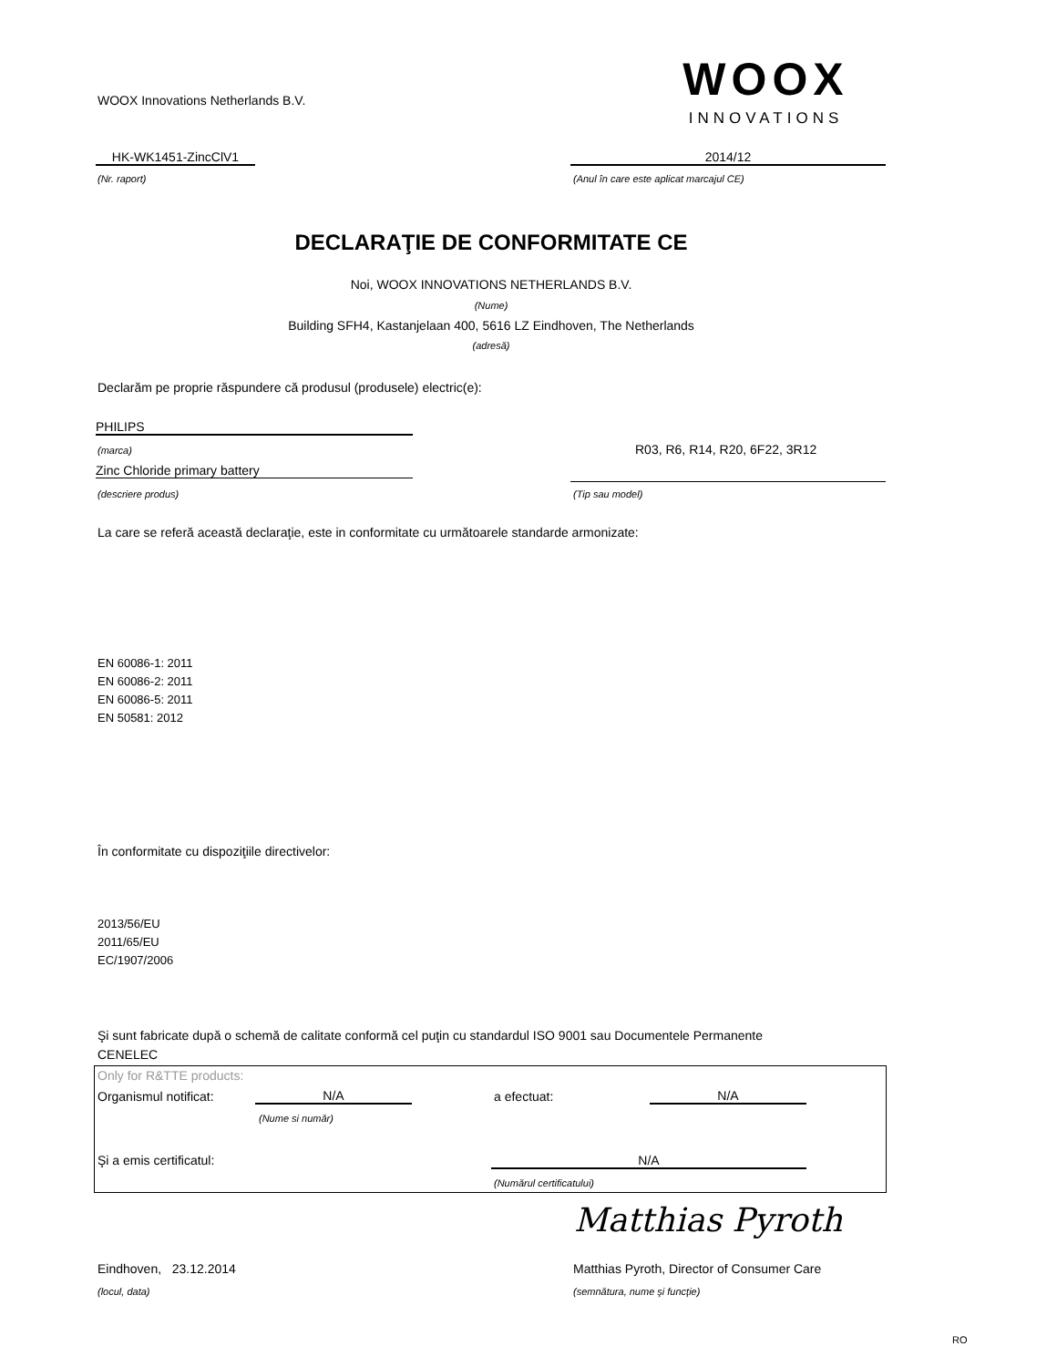WOOX Innovations Netherlands B.V.
WOOX
INNOVATIONS
HK-WK1451-ZincClV1
(Nr. raport)
2014/12
(Anul în care este aplicat marcajul CE)
DECLARAŢIE DE CONFORMITATE CE
Noi, WOOX INNOVATIONS NETHERLANDS B.V.
(Nume)
Building SFH4, Kastanjelaan 400, 5616 LZ Eindhoven, The Netherlands
(adresă)
Declarăm pe proprie răspundere că produsul (produsele) electric(e):
PHILIPS
(marca) R03, R6, R14, R20, 6F22, 3R12
Zinc Chloride primary battery
(descriere produs) (Tip sau model)
La care se referă această declaraţie, este in conformitate cu următoarele standarde armonizate:
EN 60086-1: 2011
EN 60086-2: 2011
EN 60086-5: 2011
EN 50581: 2012
În conformitate cu dispoziţiile directivelor:
2013/56/EU
2011/65/EU
EC/1907/2006
Şi sunt fabricate după o schemă de calitate conformă cel puţin cu standardul ISO 9001 sau Documentele Permanente
CENELEC
Only for R&TTE products:
Organismul notificat: N/A a efectuat: N/A
(Nume si număr)
Şi a emis certificatul: N/A
(Numărul certificatului)
Matthias Pyroth
Eindhoven, 23.12.2014
Matthias Pyroth, Director of Consumer Care
(locul, data) (semnătura, nume şi funcţie)
RO